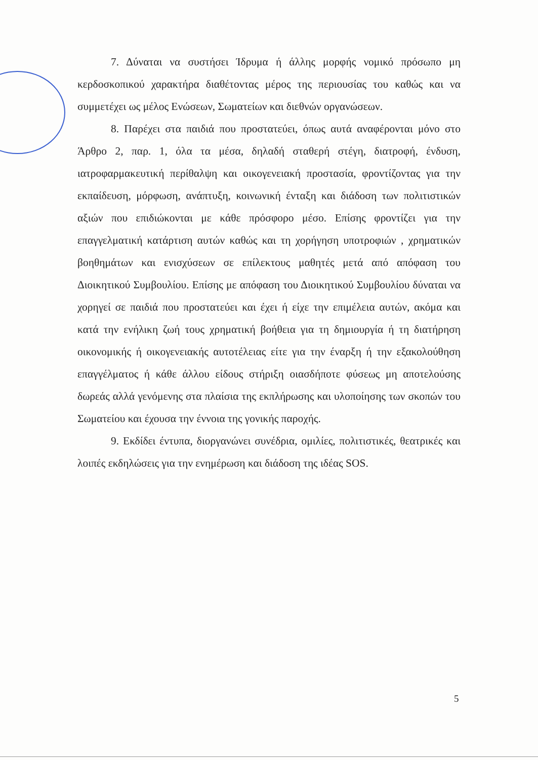7. Δύναται να συστήσει Ίδρυμα ή άλλης μορφής νομικό πρόσωπο μη κερδοσκοπικού χαρακτήρα διαθέτοντας μέρος της περιουσίας του καθώς και να συμμετέχει ως μέλος Ενώσεων, Σωματείων και διεθνών οργανώσεων.
8. Παρέχει στα παιδιά που προστατεύει, όπως αυτά αναφέρονται μόνο στο Άρθρο 2, παρ. 1, όλα τα μέσα, δηλαδή σταθερή στέγη, διατροφή, ένδυση, ιατροφαρμακευτική περίθαλψη και οικογενειακή προστασία, φροντίζοντας για την εκπαίδευση, μόρφωση, ανάπτυξη, κοινωνική ένταξη και διάδοση των πολιτιστικών αξιών που επιδιώκονται με κάθε πρόσφορο μέσο. Επίσης φροντίζει για την επαγγελματική κατάρτιση αυτών καθώς και τη χορήγηση υποτροφιών , χρηματικών βοηθημάτων και ενισχύσεων σε επίλεκτους μαθητές μετά από απόφαση του Διοικητικού Συμβουλίου. Επίσης με απόφαση του Διοικητικού Συμβουλίου δύναται να χορηγεί σε παιδιά που προστατεύει και έχει ή είχε την επιμέλεια αυτών, ακόμα και κατά την ενήλικη ζωή τους χρηματική βοήθεια για τη δημιουργία ή τη διατήρηση οικονομικής ή οικογενειακής αυτοτέλειας είτε για την έναρξη ή την εξακολούθηση επαγγέλματος ή κάθε άλλου είδους στήριξη οιασδήποτε φύσεως μη αποτελούσης δωρεάς αλλά γενόμενης στα πλαίσια της εκπλήρωσης και υλοποίησης των σκοπών του Σωματείου και έχουσα την έννοια της γονικής παροχής.
9. Εκδίδει έντυπα, διοργανώνει συνέδρια, ομιλίες, πολιτιστικές, θεατρικές και λοιπές εκδηλώσεις για την ενημέρωση και διάδοση της ιδέας SOS.
5